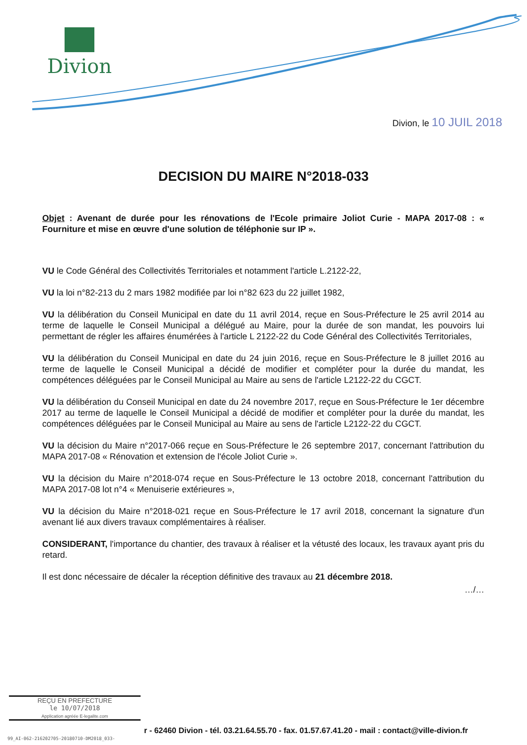Divion
Divion, le 10 JUIL 2018
DECISION DU MAIRE N°2018-033
Objet : Avenant de durée pour les rénovations de l'Ecole primaire Joliot Curie - MAPA 2017-08 : « Fourniture et mise en œuvre d'une solution de téléphonie sur IP ».
VU le Code Général des Collectivités Territoriales et notamment l'article L.2122-22,
VU la loi n°82-213 du 2 mars 1982 modifiée par loi n°82 623 du 22 juillet 1982,
VU la délibération du Conseil Municipal en date du 11 avril 2014, reçue en Sous-Préfecture le 25 avril 2014 au terme de laquelle le Conseil Municipal a délégué au Maire, pour la durée de son mandat, les pouvoirs lui permettant de régler les affaires énumérées à l'article L 2122-22 du Code Général des Collectivités Territoriales,
VU la délibération du Conseil Municipal en date du 24 juin 2016, reçue en Sous-Préfecture le 8 juillet 2016 au terme de laquelle le Conseil Municipal a décidé de modifier et compléter pour la durée du mandat, les compétences déléguées par le Conseil Municipal au Maire au sens de l'article L2122-22 du CGCT.
VU la délibération du Conseil Municipal en date du 24 novembre 2017, reçue en Sous-Préfecture le 1er décembre 2017 au terme de laquelle le Conseil Municipal a décidé de modifier et compléter pour la durée du mandat, les compétences déléguées par le Conseil Municipal au Maire au sens de l'article L2122-22 du CGCT.
VU la décision du Maire n°2017-066 reçue en Sous-Préfecture le 26 septembre 2017, concernant l'attribution du MAPA 2017-08 « Rénovation et extension de l'école Joliot Curie ».
VU la décision du Maire n°2018-074 reçue en Sous-Préfecture le 13 octobre 2018, concernant l'attribution du MAPA 2017-08 lot n°4 « Menuiserie extérieures »,
VU la décision du Maire n°2018-021 reçue en Sous-Préfecture le 17 avril 2018, concernant la signature d'un avenant lié aux divers travaux complémentaires à réaliser.
CONSIDERANT, l'importance du chantier, des travaux à réaliser et la vétusté des locaux, les travaux ayant pris du retard.
Il est donc nécessaire de décaler la réception définitive des travaux au 21 décembre 2018.
…/…
REÇU EN PREFECTURE
le 10/07/2018
Application agréée E-legalite.com
r - 62460 Divion - tél. 03.21.64.55.70 - fax. 01.57.67.41.20 - mail : contact@ville-divion.fr
99_AI-062-216202705-20180710-DM2018_033-